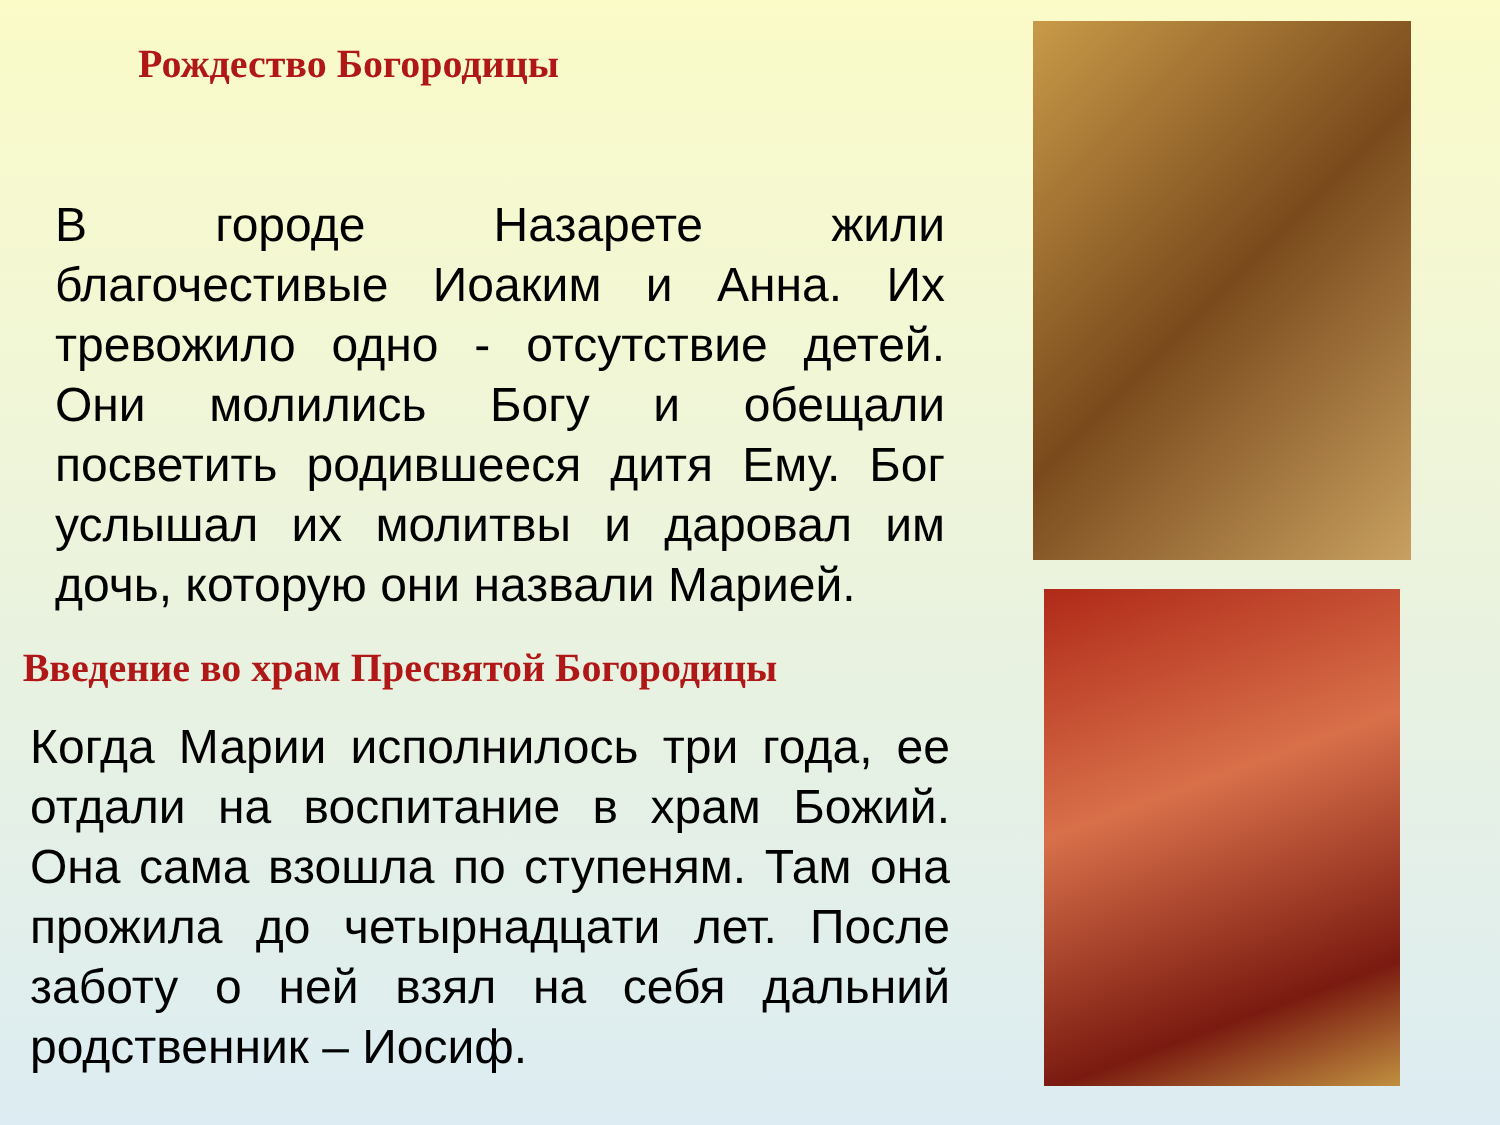Рождество Богородицы
В городе Назарете жили благочестивые Иоаким и Анна. Их тревожило одно - отсутствие детей. Они молились Богу и обещали посветить родившееся дитя Ему. Бог услышал их молитвы и даровал им дочь, которую они назвали Марией.
Введение во храм Пресвятой Богородицы
Когда Марии исполнилось три года, ее отдали на воспитание в храм Божий. Она сама взошла по ступеням. Там она прожила до четырнадцати лет. После заботу о ней взял на себя дальний родственник – Иосиф.